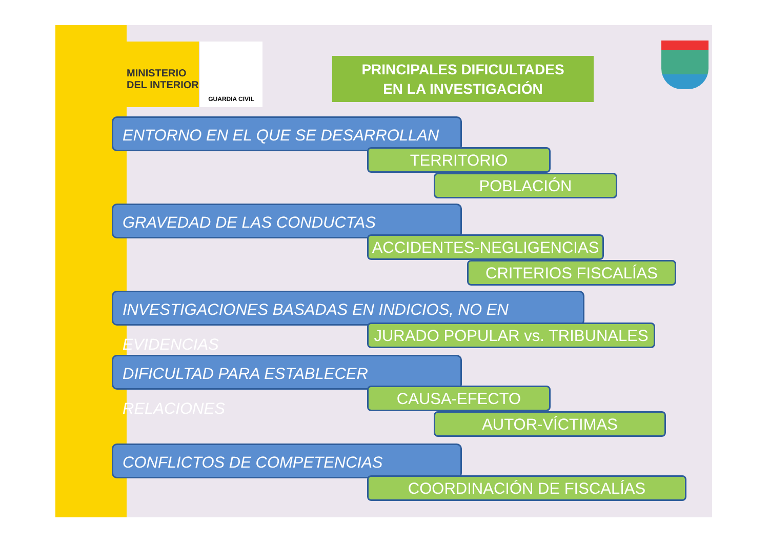MINISTERIO
DEL INTERIOR
GUARDIA CIVIL
PRINCIPALES DIFICULTADES
EN LA INVESTIGACIÓN
ENTORNO EN EL QUE SE DESARROLLAN
TERRITORIO
POBLACIÓN
GRAVEDAD DE LAS CONDUCTAS
ACCIDENTES-NEGLIGENCIAS
CRITERIOS FISCALÍAS
INVESTIGACIONES BASADAS EN INDICIOS, NO EN EVIDENCIAS
JURADO POPULAR vs. TRIBUNALES
DIFICULTAD PARA ESTABLECER RELACIONES
CAUSA-EFECTO
AUTOR-VÍCTIMAS
CONFLICTOS DE COMPETENCIAS
COORDINACIÓN DE FISCALÍAS